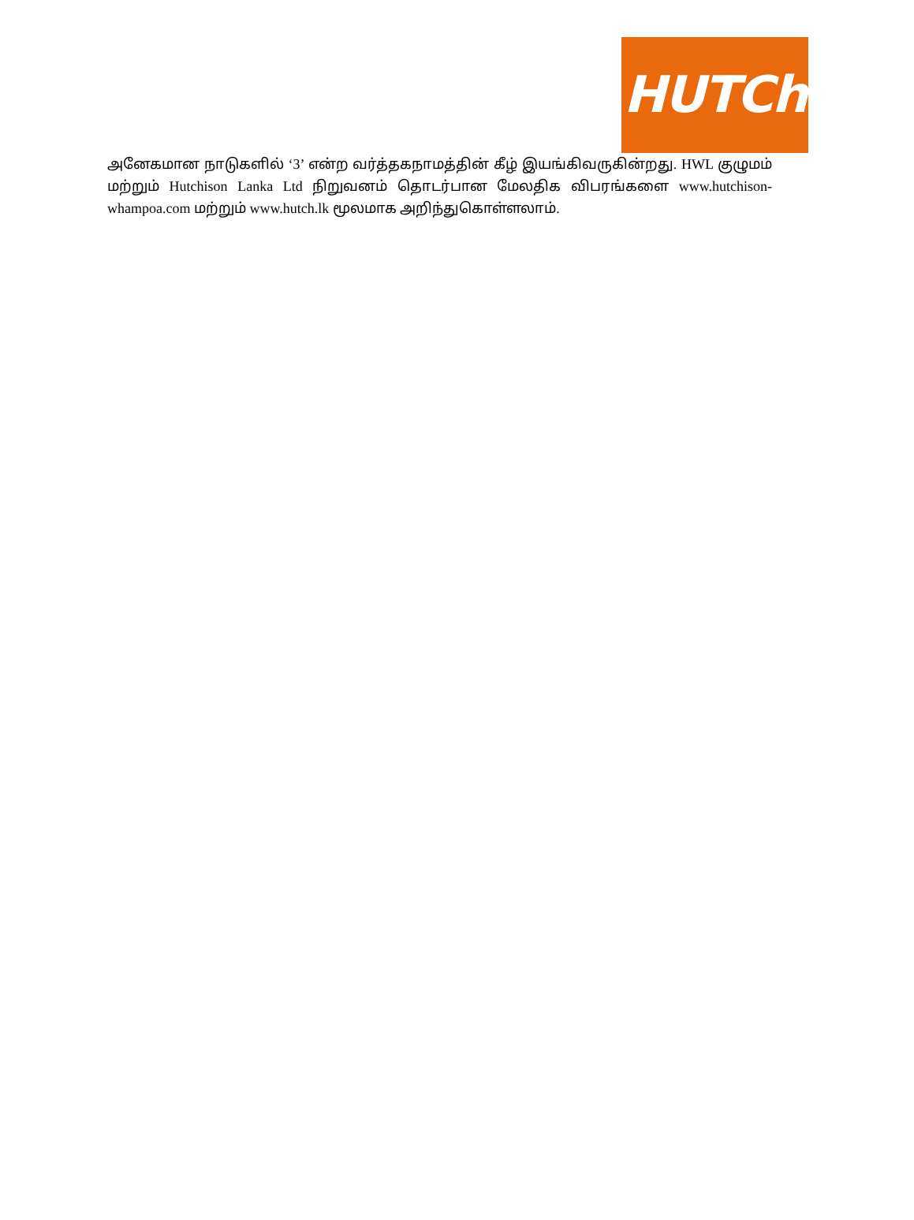HUTCh
அனேகமான நாடுகளில் ‘3’ என்ற வர்த்தகநாமத்தின் கீழ் இயங்கிவருகின்றது. HWL குழுமம் மற்றும் Hutchison Lanka Ltd நிறுவனம் தொடர்பான மேலதிக விபரங்களை www.hutchison-whampoa.com மற்றும் www.hutch.lk மூலமாக அறிந்துகொள்ளலாம்.